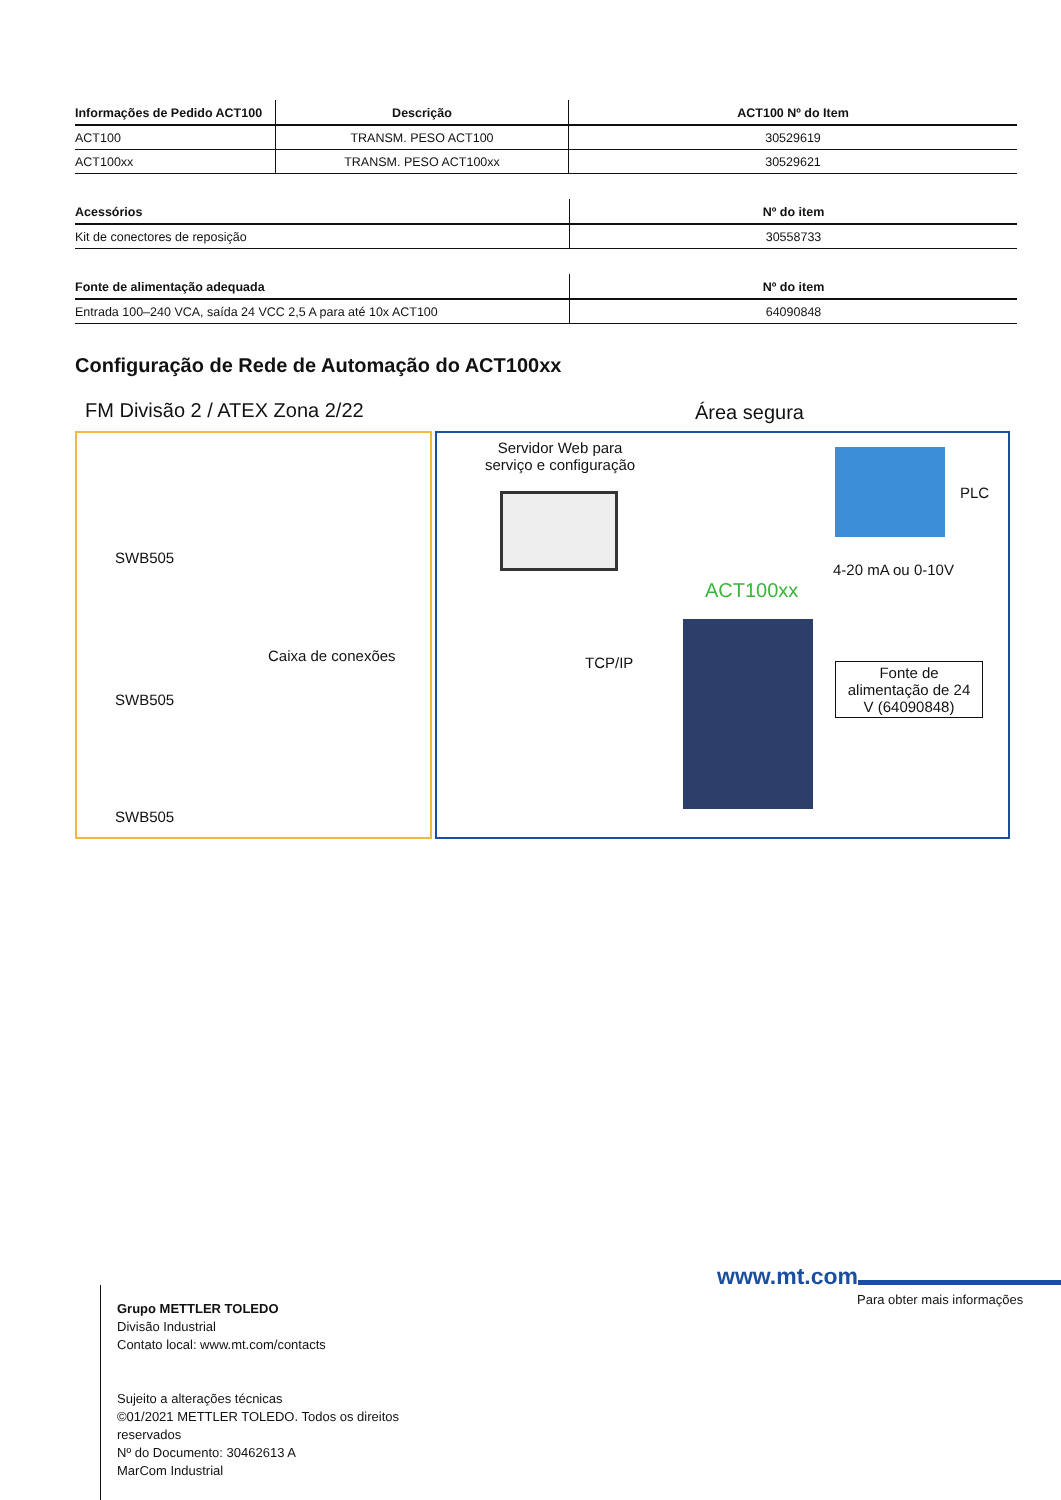| Informações de Pedido ACT100 | Descrição | ACT100 Nº do Item |
| --- | --- | --- |
| ACT100 | TRANSM. PESO ACT100 | 30529619 |
| ACT100xx | TRANSM. PESO ACT100xx | 30529621 |
| Acessórios | Nº do item |
| --- | --- |
| Kit de conectores de reposição | 30558733 |
| Fonte de alimentação adequada | Nº do item |
| --- | --- |
| Entrada 100–240 VCA, saída 24 VCC 2,5 A para até 10x ACT100 | 64090848 |
Configuração de Rede de Automação do ACT100xx
FM Divisão 2 / ATEX Zona 2/22 Área segura
SWB505
SWB505
SWB505
Caixa de conexões
Servidor Web para
serviço e configuração
TCP/IP
PLC
4-20 mA ou 0-10V
ACT100xx
Fonte de alimentação de 24 V (64090848)
www.mt.com
Para obter mais informações
Grupo METTLER TOLEDO
Divisão Industrial
Contato local: www.mt.com/contacts
Sujeito a alterações técnicas
©01/2021 METTLER TOLEDO. Todos os direitos
reservados
Nº do Documento: 30462613 A
MarCom Industrial